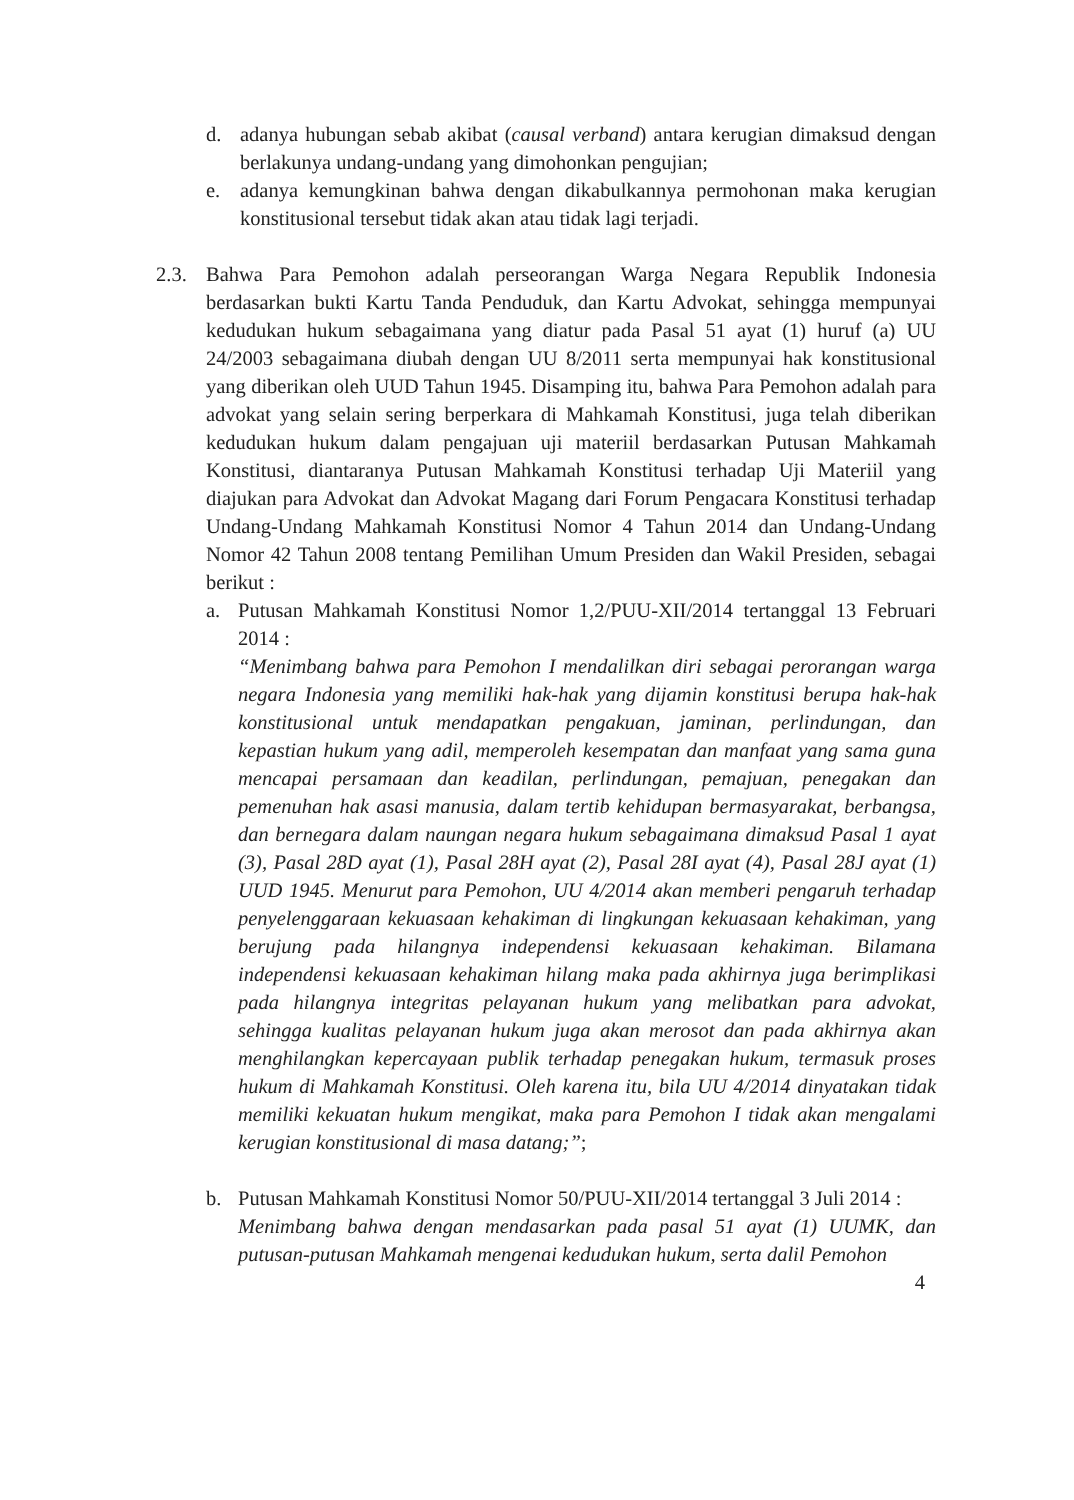d. adanya hubungan sebab akibat (causal verband) antara kerugian dimaksud dengan berlakunya undang-undang yang dimohonkan pengujian;
e. adanya kemungkinan bahwa dengan dikabulkannya permohonan maka kerugian konstitusional tersebut tidak akan atau tidak lagi terjadi.
2.3. Bahwa Para Pemohon adalah perseorangan Warga Negara Republik Indonesia berdasarkan bukti Kartu Tanda Penduduk, dan Kartu Advokat, sehingga mempunyai kedudukan hukum sebagaimana yang diatur pada Pasal 51 ayat (1) huruf (a) UU 24/2003 sebagaimana diubah dengan UU 8/2011 serta mempunyai hak konstitusional yang diberikan oleh UUD Tahun 1945. Disamping itu, bahwa Para Pemohon adalah para advokat yang selain sering berperkara di Mahkamah Konstitusi, juga telah diberikan kedudukan hukum dalam pengajuan uji materiil berdasarkan Putusan Mahkamah Konstitusi, diantaranya Putusan Mahkamah Konstitusi terhadap Uji Materiil yang diajukan para Advokat dan Advokat Magang dari Forum Pengacara Konstitusi terhadap Undang-Undang Mahkamah Konstitusi Nomor 4 Tahun 2014 dan Undang-Undang Nomor 42 Tahun 2008 tentang Pemilihan Umum Presiden dan Wakil Presiden, sebagai berikut :
a. Putusan Mahkamah Konstitusi Nomor 1,2/PUU-XII/2014 tertanggal 13 Februari 2014 :
“Menimbang bahwa para Pemohon I mendalilkan diri sebagai perorangan warga negara Indonesia yang memiliki hak-hak yang dijamin konstitusi berupa hak-hak konstitusional untuk mendapatkan pengakuan, jaminan, perlindungan, dan kepastian hukum yang adil, memperoleh kesempatan dan manfaat yang sama guna mencapai persamaan dan keadilan, perlindungan, pemajuan, penegakan dan pemenuhan hak asasi manusia, dalam tertib kehidupan bermasyarakat, berbangsa, dan bernegara dalam naungan negara hukum sebagaimana dimaksud Pasal 1 ayat (3), Pasal 28D ayat (1), Pasal 28H ayat (2), Pasal 28I ayat (4), Pasal 28J ayat (1) UUD 1945. Menurut para Pemohon, UU 4/2014 akan memberi pengaruh terhadap penyelenggaraan kekuasaan kehakiman di lingkungan kekuasaan kehakiman, yang berujung pada hilangnya independensi kekuasaan kehakiman. Bilamana independensi kekuasaan kehakiman hilang maka pada akhirnya juga berimplikasi pada hilangnya integritas pelayanan hukum yang melibatkan para advokat, sehingga kualitas pelayanan hukum juga akan merosot dan pada akhirnya akan menghilangkan kepercayaan publik terhadap penegakan hukum, termasuk proses hukum di Mahkamah Konstitusi. Oleh karena itu, bila UU 4/2014 dinyatakan tidak memiliki kekuatan hukum mengikat, maka para Pemohon I tidak akan mengalami kerugian konstitusional di masa datang;”;
b. Putusan Mahkamah Konstitusi Nomor 50/PUU-XII/2014 tertanggal 3 Juli 2014 :
Menimbang bahwa dengan mendasarkan pada pasal 51 ayat (1) UUMK, dan putusan-putusan Mahkamah mengenai kedudukan hukum, serta dalil Pemohon
4